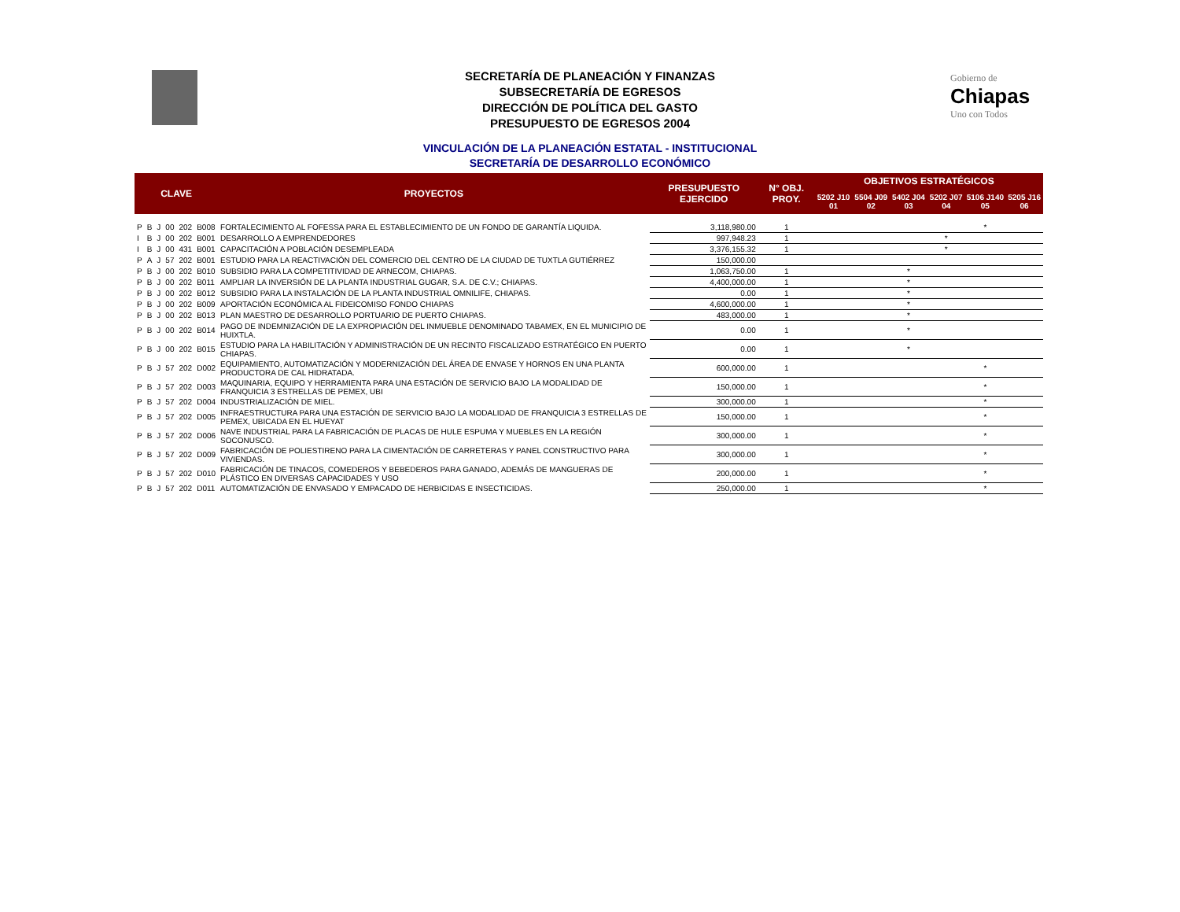Gobierno de
Chiapas
Uno con Todos
SECRETARÍA DE PLANEACIÓN Y FINANZAS
SUBSECRETARÍA DE EGRESOS
DIRECCIÓN DE POLÍTICA DEL GASTO
PRESUPUESTO DE EGRESOS 2004
VINCULACIÓN DE LA PLANEACIÓN ESTATAL - INSTITUCIONAL
SECRETARÍA DE DESARROLLO ECONÓMICO
| CLAVE | | | | | | PROYECTOS | PRESUPUESTO EJERCIDO | N° OBJ. PROY. | OBJETIVOS ESTRATÉGICOS | | | | | |
| --- | --- | --- | --- | --- | --- | --- | --- | --- | --- | --- | --- | --- | --- | --- |
| | | | | | | | | | 5202 J10 01 | 5504 J09 02 | 5402 J04 03 | 5202 J07 04 | 5106 J140 05 | 5205 J16 06 |
| P | B | J | 00 | 202 | B008 | FORTALECIMIENTO AL FOFESSA PARA EL ESTABLECIMIENTO DE UN FONDO DE GARANTÍA LIQUIDA. | 3,118,980.00 | 1 | | | | | * | |
| I | B | J | 00 | 202 | B001 | DESARROLLO A EMPRENDEDORES | 997,948.23 | 1 | | | | * | | |
| I | B | J | 00 | 431 | B001 | CAPACITACIÓN A POBLACIÓN DESEMPLEADA | 3,376,155.32 | 1 | | | | * | | |
| P | A | J | 57 | 202 | B001 | ESTUDIO PARA LA REACTIVACIÓN DEL COMERCIO DEL CENTRO DE LA CIUDAD DE TUXTLA GUTIÉRREZ | 150,000.00 | | | | | | | |
| P | B | J | 00 | 202 | B010 | SUBSIDIO PARA LA COMPETITIVIDAD DE ARNECOM, CHIAPAS. | 1,063,750.00 | 1 | | | * | | | |
| P | B | J | 00 | 202 | B011 | AMPLIAR LA INVERSIÓN DE LA PLANTA INDUSTRIAL GUGAR, S.A. DE C.V.; CHIAPAS. | 4,400,000.00 | 1 | | | * | | | |
| P | B | J | 00 | 202 | B012 | SUBSIDIO PARA LA INSTALACIÓN DE LA PLANTA INDUSTRIAL OMNILIFE, CHIAPAS. | 0.00 | 1 | | | * | | | |
| P | B | J | 00 | 202 | B009 | APORTACIÓN ECONÓMICA AL FIDEICOMISO FONDO CHIAPAS | 4,600,000.00 | 1 | | | * | | | |
| P | B | J | 00 | 202 | B013 | PLAN MAESTRO DE DESARROLLO PORTUARIO DE PUERTO CHIAPAS. | 483,000.00 | 1 | | | * | | | |
| P | B | J | 00 | 202 | B014 | PAGO DE INDEMNIZACIÓN DE LA EXPROPIACIÓN DEL INMUEBLE DENOMINADO TABAMEX, EN EL MUNICIPIO DE HUIXTLA. | 0.00 | 1 | | | * | | | |
| P | B | J | 00 | 202 | B015 | ESTUDIO PARA LA HABILITACIÓN Y ADMINISTRACIÓN DE UN RECINTO FISCALIZADO ESTRATÉGICO EN PUERTO CHIAPAS. | 0.00 | 1 | | | * | | | |
| P | B | J | 57 | 202 | D002 | EQUIPAMIENTO, AUTOMATIZACIÓN Y MODERNIZACIÓN DEL ÁREA DE ENVASE Y HORNOS EN UNA PLANTA PRODUCTORA DE CAL HIDRATADA. | 600,000.00 | 1 | | | | | * | |
| P | B | J | 57 | 202 | D003 | MAQUINARIA, EQUIPO Y HERRAMIENTA PARA UNA ESTACIÓN DE SERVICIO BAJO LA MODALIDAD DE FRANQUICIA 3 ESTRELLAS DE PEMEX, UBI | 150,000.00 | 1 | | | | | * | |
| P | B | J | 57 | 202 | D004 | INDUSTRIALIZACIÓN DE MIEL. | 300,000.00 | 1 | | | | | * | |
| P | B | J | 57 | 202 | D005 | INFRAESTRUCTURA PARA UNA ESTACIÓN DE SERVICIO BAJO LA MODALIDAD DE FRANQUICIA 3 ESTRELLAS DE PEMEX, UBICADA EN EL HUEYAT | 150,000.00 | 1 | | | | | * | |
| P | B | J | 57 | 202 | D006 | NAVE INDUSTRIAL PARA LA FABRICACIÓN DE PLACAS DE HULE ESPUMA Y MUEBLES EN LA REGIÓN SOCONUSCO. | 300,000.00 | 1 | | | | | * | |
| P | B | J | 57 | 202 | D009 | FABRICACIÓN DE POLIESTIRENO PARA LA CIMENTACIÓN DE CARRETERAS Y PANEL CONSTRUCTIVO PARA VIVIENDAS. | 300,000.00 | 1 | | | | | * | |
| P | B | J | 57 | 202 | D010 | FABRICACIÓN DE TINACOS, COMEDEROS Y BEBEDEROS PARA GANADO, ADEMÁS DE MANGUERAS DE PLÁSTICO EN DIVERSAS CAPACIDADES Y USO | 200,000.00 | 1 | | | | | * | |
| P | B | J | 57 | 202 | D011 | AUTOMATIZACIÓN DE ENVASADO Y EMPACADO DE HERBICIDAS E INSECTICIDAS. | 250,000.00 | 1 | | | | | * | |